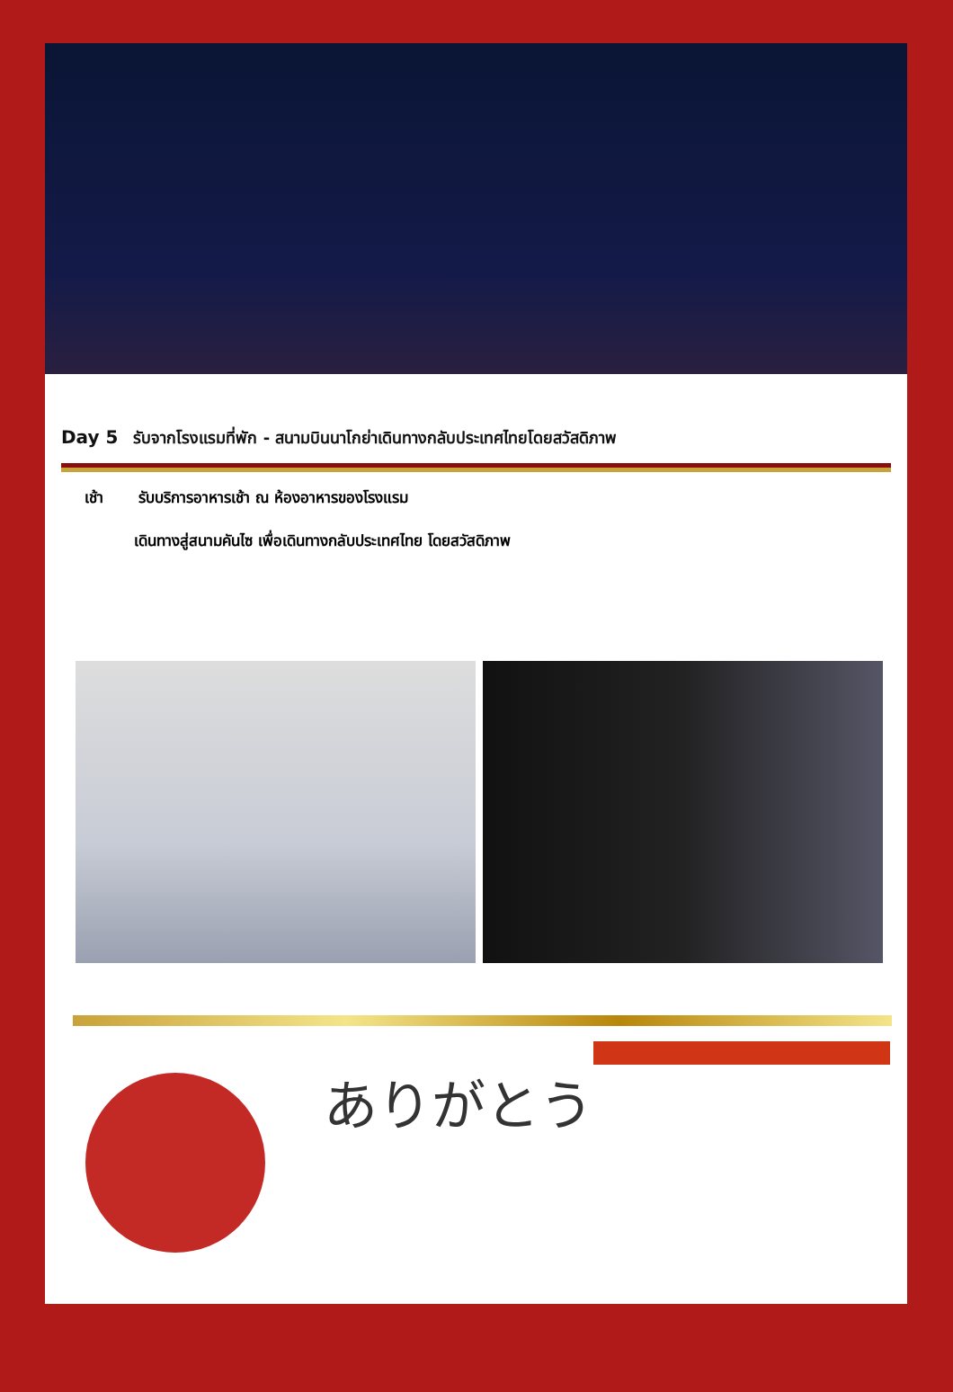Day 5 รับจากโรงแรมที่พัก - สนามบินนาโกย่าเดินทางกลับประเทศไทยโดยสวัสดิภาพ
เช้า รับบริการอาหารเช้า ณ ห้องอาหารของโรงแรม
เดินทางสู่สนามคันไซ เพื่อเดินทางกลับประเทศไทย โดยสวัสดิภาพ
ありがとう